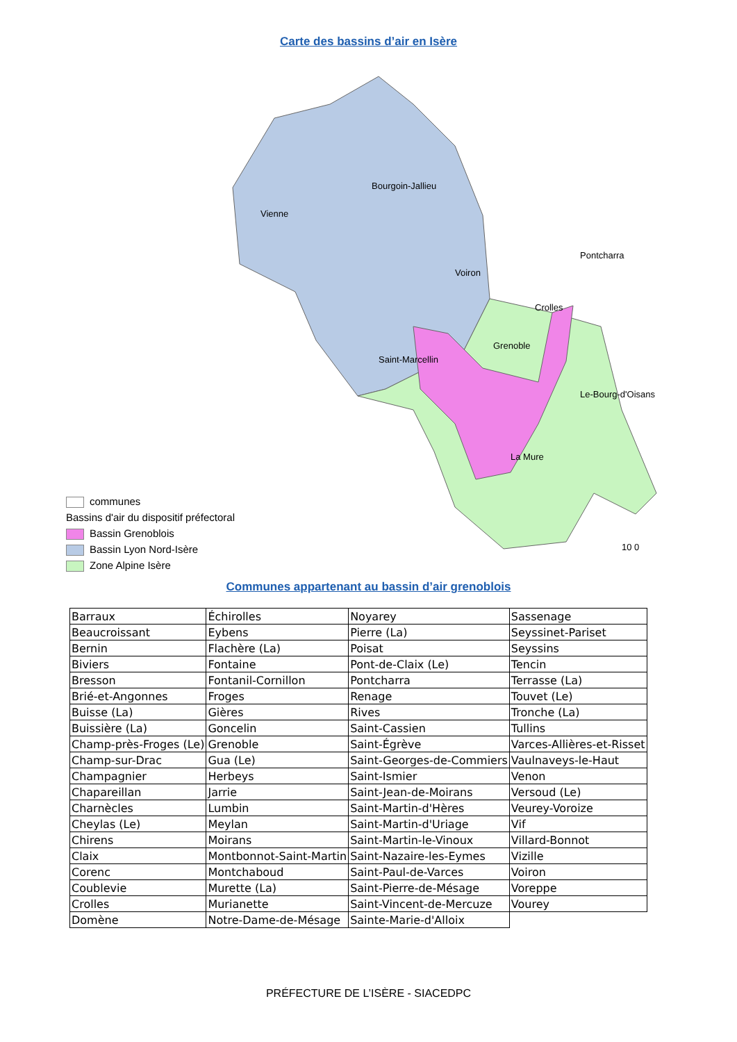Carte des bassins d’air en Isère
Bourgoin-Jallieu
Vienne
Pontcharra
Voiron
Crolles
Grenoble
Saint-Marcellin
Le-Bourg-d'Oisans
La Mure
10 0
communes
Bassins d'air du dispositif préfectoral
Bassin Grenoblois
Bassin Lyon Nord-Isère
Zone Alpine Isère
Communes appartenant au bassin d’air grenoblois
| Barraux | Échirolles | Noyarey | Sassenage |
| Beaucroissant | Eybens | Pierre (La) | Seyssinet-Pariset |
| Bernin | Flachère (La) | Poisat | Seyssins |
| Biviers | Fontaine | Pont-de-Claix (Le) | Tencin |
| Bresson | Fontanil-Cornillon | Pontcharra | Terrasse (La) |
| Brié-et-Angonnes | Froges | Renage | Touvet (Le) |
| Buisse (La) | Gières | Rives | Tronche (La) |
| Buissière (La) | Goncelin | Saint-Cassien | Tullins |
| Champ-près-Froges (Le) | Grenoble | Saint-Égrève | Varces-Allières-et-Risset |
| Champ-sur-Drac | Gua (Le) | Saint-Georges-de-Commiers | Vaulnaveys-le-Haut |
| Champagnier | Herbeys | Saint-Ismier | Venon |
| Chapareillan | Jarrie | Saint-Jean-de-Moirans | Versoud (Le) |
| Charnècles | Lumbin | Saint-Martin-d'Hères | Veurey-Voroize |
| Cheylas (Le) | Meylan | Saint-Martin-d'Uriage | Vif |
| Chirens | Moirans | Saint-Martin-le-Vinoux | Villard-Bonnot |
| Claix | Montbonnot-Saint-Martin | Saint-Nazaire-les-Eymes | Vizille |
| Corenc | Montchaboud | Saint-Paul-de-Varces | Voiron |
| Coublevie | Murette (La) | Saint-Pierre-de-Mésage | Voreppe |
| Crolles | Murianette | Saint-Vincent-de-Mercuze | Vourey |
| Domène | Notre-Dame-de-Mésage | Sainte-Marie-d'Alloix | |
PRÉFECTURE DE L’ISÈRE - SIACEDPC